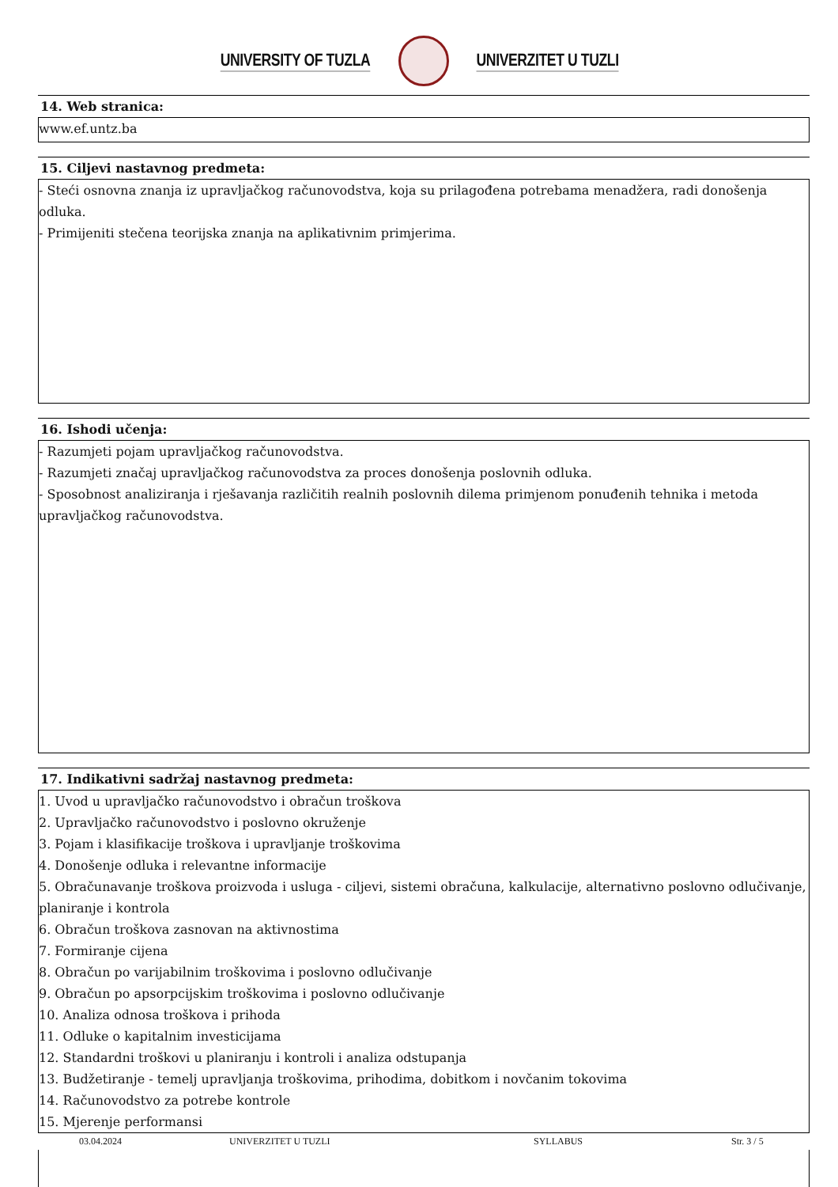UNIVERSITY OF TUZLA UNIVERZITET U TUZLI
14. Web stranica:
www.ef.untz.ba
15. Ciljevi nastavnog predmeta:
- Steći osnovna znanja iz upravljačkog računovodstva, koja su prilagođena potrebama menadžera, radi donošenja odluka.
- Primijeniti stečena teorijska znanja na aplikativnim primjerima.
16. Ishodi učenja:
- Razumjeti pojam upravljačkog računovodstva.
- Razumjeti značaj upravljačkog računovodstva za proces donošenja poslovnih odluka.
- Sposobnost analiziranja i rješavanja različitih realnih poslovnih dilema primjenom ponuđenih tehnika i metoda upravljačkog računovodstva.
17. Indikativni sadržaj nastavnog predmeta:
1. Uvod u upravljačko računovodstvo i obračun troškova
2. Upravljačko računovodstvo i poslovno okruženje
3. Pojam i klasifikacije troškova i upravljanje troškovima
4. Donošenje odluka i relevantne informacije
5. Obračunavanje troškova proizvoda i usluga - ciljevi, sistemi obračuna, kalkulacije, alternativno poslovno odlučivanje, planiranje i kontrola
6. Obračun troškova zasnovan na aktivnostima
7. Formiranje cijena
8. Obračun po varijabilnim troškovima i poslovno odlučivanje
9. Obračun po apsorpcijskim troškovima i poslovno odlučivanje
10. Analiza odnosa troškova i prihoda
11. Odluke o kapitalnim investicijama
12. Standardni troškovi u planiranju i kontroli i analiza odstupanja
13. Budžetiranje - temelj upravljanja troškovima, prihodima, dobitkom i novčanim tokovima
14. Računovodstvo za potrebe kontrole
15. Mjerenje performansi
03.04.2024 UNIVERZITET U TUZLI SYLLABUS Str. 3 / 5